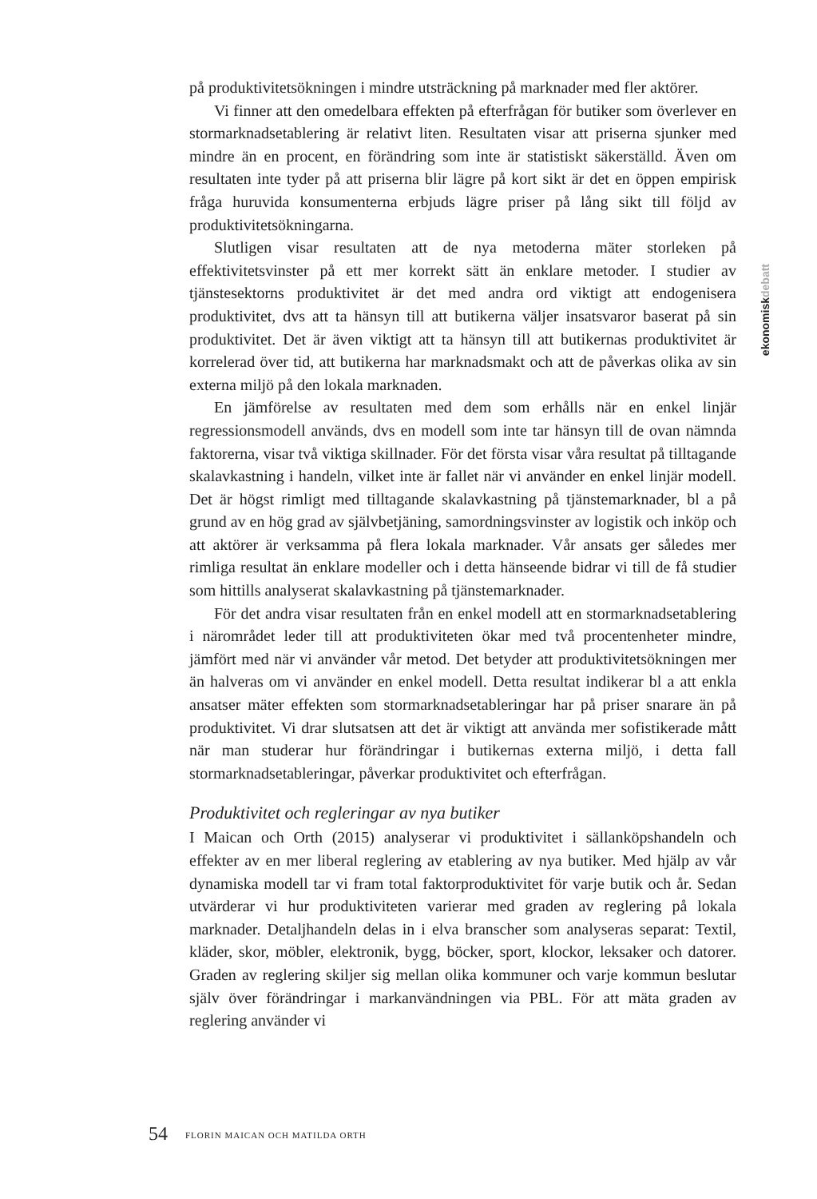ekonomiskdebatt
på produktivitetsökningen i mindre utsträckning på marknader med fler aktörer.
Vi finner att den omedelbara effekten på efterfrågan för butiker som överlever en stormarknadsetablering är relativt liten. Resultaten visar att priserna sjunker med mindre än en procent, en förändring som inte är statistiskt säkerställd. Även om resultaten inte tyder på att priserna blir lägre på kort sikt är det en öppen empirisk fråga huruvida konsumenterna erbjuds lägre priser på lång sikt till följd av produktivitetsökningarna.
Slutligen visar resultaten att de nya metoderna mäter storleken på effektivitetsvinster på ett mer korrekt sätt än enklare metoder. I studier av tjänstesektorns produktivitet är det med andra ord viktigt att endogenisera produktivitet, dvs att ta hänsyn till att butikerna väljer insatsvaror baserat på sin produktivitet. Det är även viktigt att ta hänsyn till att butikernas produktivitet är korrelerad över tid, att butikerna har marknadsmakt och att de påverkas olika av sin externa miljö på den lokala marknaden.
En jämförelse av resultaten med dem som erhålls när en enkel linjär regressionsmodell används, dvs en modell som inte tar hänsyn till de ovan nämnda faktorerna, visar två viktiga skillnader. För det första visar våra resultat på tilltagande skalavkastning i handeln, vilket inte är fallet när vi använder en enkel linjär modell. Det är högst rimligt med tilltagande skalavkastning på tjänstemarknader, bl a på grund av en hög grad av självbetjäning, samordningsvinster av logistik och inköp och att aktörer är verksamma på flera lokala marknader. Vår ansats ger således mer rimliga resultat än enklare modeller och i detta hänseende bidrar vi till de få studier som hittills analyserat skalavkastning på tjänstemarknader.
För det andra visar resultaten från en enkel modell att en stormarknadsetablering i närområdet leder till att produktiviteten ökar med två procentenheter mindre, jämfört med när vi använder vår metod. Det betyder att produktivitetsökningen mer än halveras om vi använder en enkel modell. Detta resultat indikerar bl a att enkla ansatser mäter effekten som stormarknadsetableringar har på priser snarare än på produktivitet. Vi drar slutsatsen att det är viktigt att använda mer sofistikerade mått när man studerar hur förändringar i butikernas externa miljö, i detta fall stormarknadsetableringar, påverkar produktivitet och efterfrågan.
Produktivitet och regleringar av nya butiker
I Maican och Orth (2015) analyserar vi produktivitet i sällanköpshandeln och effekter av en mer liberal reglering av etablering av nya butiker. Med hjälp av vår dynamiska modell tar vi fram total faktorproduktivitet för varje butik och år. Sedan utvärderar vi hur produktiviteten varierar med graden av reglering på lokala marknader. Detaljhandeln delas in i elva branscher som analyseras separat: Textil, kläder, skor, möbler, elektronik, bygg, böcker, sport, klockor, leksaker och datorer. Graden av reglering skiljer sig mellan olika kommuner och varje kommun beslutar själv över förändringar i markanvändningen via PBL. För att mäta graden av reglering använder vi
54 FLORIN MAICAN OCH MATILDA ORTH